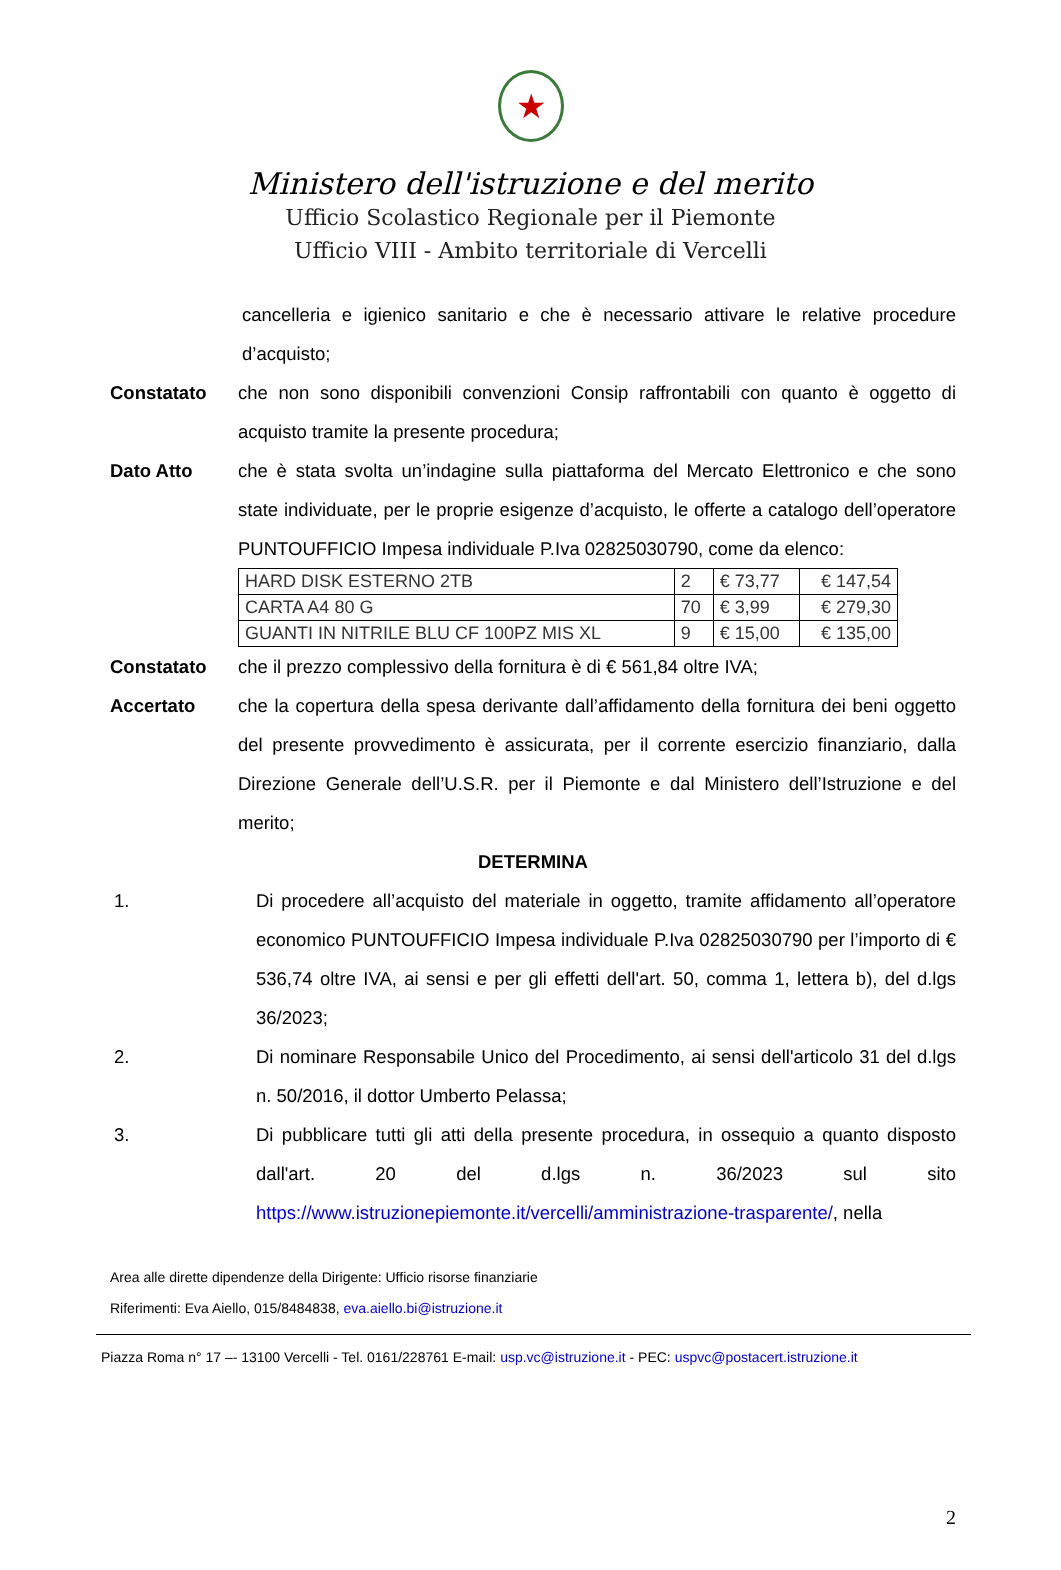★
Ministero dell'istruzione e del merito
Ufficio Scolastico Regionale per il Piemonte
Ufficio VIII - Ambito territoriale di Vercelli
cancelleria e igienico sanitario e che è necessario attivare le relative procedure d’acquisto;
Constatato che non sono disponibili convenzioni Consip raffrontabili con quanto è oggetto di acquisto tramite la presente procedura;
Dato Atto che è stata svolta un’indagine sulla piattaforma del Mercato Elettronico e che sono state individuate, per le proprie esigenze d’acquisto, le offerte a catalogo dell’operatore PUNTOUFFICIO Impesa individuale P.Iva 02825030790, come da elenco:
| HARD DISK ESTERNO 2TB | 2 | € 73,77 | € 147,54 |
| CARTA A4 80 G | 70 | € 3,99 | € 279,30 |
| GUANTI IN NITRILE BLU CF 100PZ MIS XL | 9 | € 15,00 | € 135,00 |
Constatato che il prezzo complessivo della fornitura è di € 561,84 oltre IVA;
Accertato che la copertura della spesa derivante dall’affidamento della fornitura dei beni oggetto del presente provvedimento è assicurata, per il corrente esercizio finanziario, dalla Direzione Generale dell’U.S.R. per il Piemonte e dal Ministero dell’Istruzione e del merito;
DETERMINA
1. Di procedere all’acquisto del materiale in oggetto, tramite affidamento all’operatore economico PUNTOUFFICIO Impesa individuale P.Iva 02825030790 per l’importo di € 536,74 oltre IVA, ai sensi e per gli effetti dell'art. 50, comma 1, lettera b), del d.lgs 36/2023;
2. Di nominare Responsabile Unico del Procedimento, ai sensi dell'articolo 31 del d.lgs n. 50/2016, il dottor Umberto Pelassa;
3. Di pubblicare tutti gli atti della presente procedura, in ossequio a quanto disposto dall'art. 20 del d.lgs n. 36/2023 sul sito https://www.istruzionepiemonte.it/vercelli/amministrazione-trasparente/, nella
Area alle dirette dipendenze della Dirigente: Ufficio risorse finanziarie
Riferimenti: Eva Aiello, 015/8484838, eva.aiello.bi@istruzione.it
Piazza Roma n° 17 –- 13100 Vercelli - Tel. 0161/228761 E-mail: usp.vc@istruzione.it - PEC: uspvc@postacert.istruzione.it
2